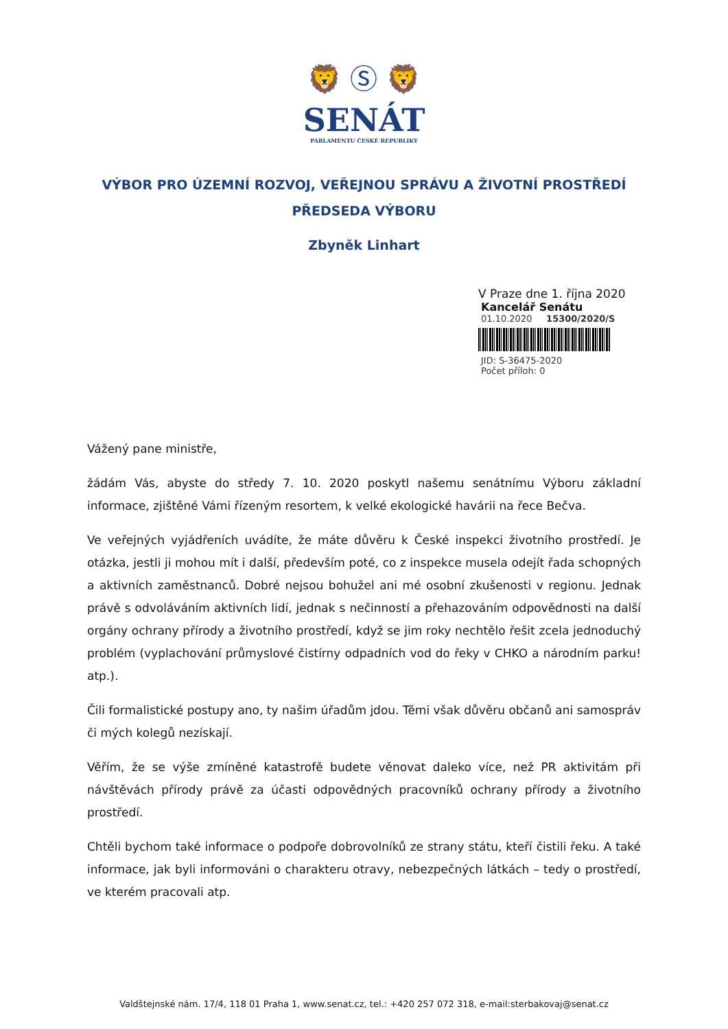🦁 Ⓢ 🦁
SENÁT
PARLAMENTU ČESKÉ REPUBLIKY
VÝBOR PRO ÚZEMNÍ ROZVOJ, VEŘEJNOU SPRÁVU A ŽIVOTNÍ PROSTŘEDÍ
PŘEDSEDA VÝBORU
Zbyněk Linhart
V Praze dne 1. října 2020
Kancelář Senátu
01.10.2020 15300/2020/S
JID: S-36475-2020
Počet příloh: 0
Vážený pane ministře,
žádám Vás, abyste do středy 7. 10. 2020 poskytl našemu senátnímu Výboru základní informace, zjištěné Vámi řízeným resortem, k velké ekologické havárii na řece Bečva.
Ve veřejných vyjádřeních uvádíte, že máte důvěru k České inspekci životního prostředí. Je otázka, jestli ji mohou mít i další, především poté, co z inspekce musela odejít řada schopných a aktivních zaměstnanců. Dobré nejsou bohužel ani mé osobní zkušenosti v regionu. Jednak právě s odvoláváním aktivních lidí, jednak s nečinností a přehazováním odpovědnosti na další orgány ochrany přírody a životního prostředí, když se jim roky nechtělo řešit zcela jednoduchý problém (vyplachování průmyslové čistírny odpadních vod do řeky v CHKO a národním parku! atp.).
Čili formalistické postupy ano, ty našim úřadům jdou. Těmi však důvěru občanů ani samospráv či mých kolegů nezískají.
Věřím, že se výše zmíněné katastrofě budete věnovat daleko více, než PR aktivitám při návštěvách přírody právě za účasti odpovědných pracovníků ochrany přírody a životního prostředí.
Chtěli bychom také informace o podpoře dobrovolníků ze strany státu, kteří čistili řeku. A také informace, jak byli informováni o charakteru otravy, nebezpečných látkách – tedy o prostředí, ve kterém pracovali atp.
Valdštejnské nám. 17/4, 118 01 Praha 1, www.senat.cz, tel.: +420 257 072 318, e-mail:sterbakovaj@senat.cz